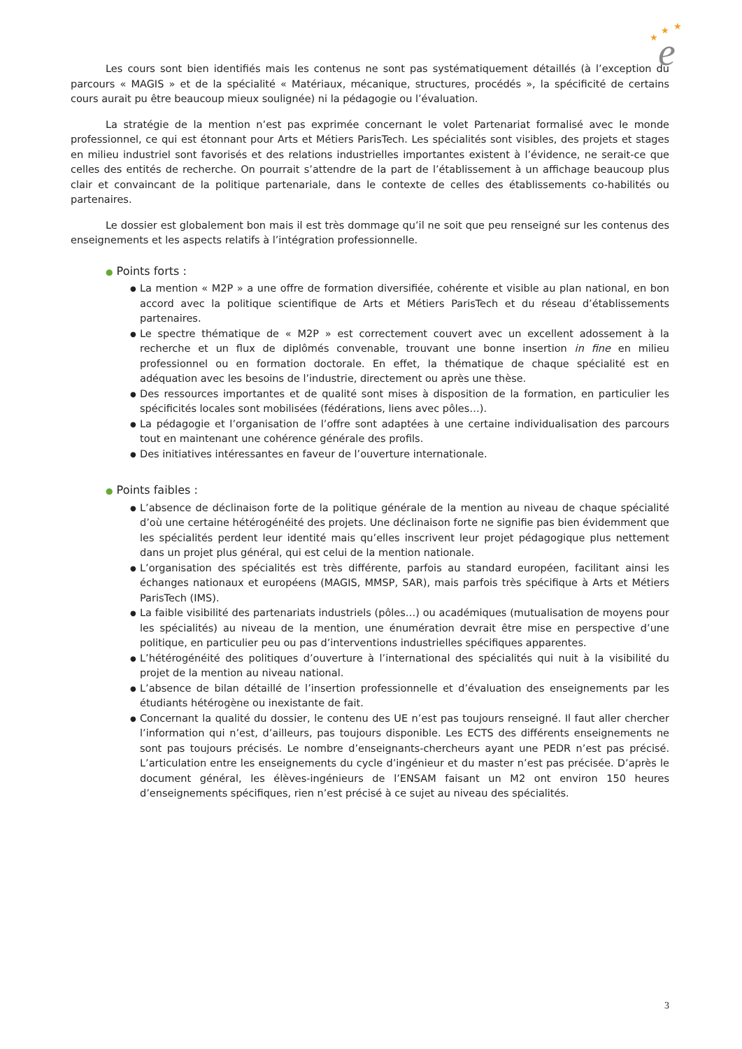★
★
★
e
Les cours sont bien identifiés mais les contenus ne sont pas systématiquement détaillés (à l’exception du parcours « MAGIS » et de la spécialité « Matériaux, mécanique, structures, procédés », la spécificité de certains cours aurait pu être beaucoup mieux soulignée) ni la pédagogie ou l’évaluation.
La stratégie de la mention n’est pas exprimée concernant le volet Partenariat formalisé avec le monde professionnel, ce qui est étonnant pour Arts et Métiers ParisTech. Les spécialités sont visibles, des projets et stages en milieu industriel sont favorisés et des relations industrielles importantes existent à l’évidence, ne serait-ce que celles des entités de recherche. On pourrait s’attendre de la part de l’établissement à un affichage beaucoup plus clair et convaincant de la politique partenariale, dans le contexte de celles des établissements co-habilités ou partenaires.
Le dossier est globalement bon mais il est très dommage qu’il ne soit que peu renseigné sur les contenus des enseignements et les aspects relatifs à l’intégration professionnelle.
● Points forts :
● La mention « M2P » a une offre de formation diversifiée, cohérente et visible au plan national, en bon accord avec la politique scientifique de Arts et Métiers ParisTech et du réseau d’établissements partenaires.
● Le spectre thématique de « M2P » est correctement couvert avec un excellent adossement à la recherche et un flux de diplômés convenable, trouvant une bonne insertion in fine en milieu professionnel ou en formation doctorale. En effet, la thématique de chaque spécialité est en adéquation avec les besoins de l’industrie, directement ou après une thèse.
● Des ressources importantes et de qualité sont mises à disposition de la formation, en particulier les spécificités locales sont mobilisées (fédérations, liens avec pôles…).
● La pédagogie et l’organisation de l’offre sont adaptées à une certaine individualisation des parcours tout en maintenant une cohérence générale des profils.
● Des initiatives intéressantes en faveur de l’ouverture internationale.
● Points faibles :
● L’absence de déclinaison forte de la politique générale de la mention au niveau de chaque spécialité d’où une certaine hétérogénéité des projets. Une déclinaison forte ne signifie pas bien évidemment que les spécialités perdent leur identité mais qu’elles inscrivent leur projet pédagogique plus nettement dans un projet plus général, qui est celui de la mention nationale.
● L’organisation des spécialités est très différente, parfois au standard européen, facilitant ainsi les échanges nationaux et européens (MAGIS, MMSP, SAR), mais parfois très spécifique à Arts et Métiers ParisTech (IMS).
● La faible visibilité des partenariats industriels (pôles…) ou académiques (mutualisation de moyens pour les spécialités) au niveau de la mention, une énumération devrait être mise en perspective d’une politique, en particulier peu ou pas d’interventions industrielles spécifiques apparentes.
● L’hétérogénéité des politiques d’ouverture à l’international des spécialités qui nuit à la visibilité du projet de la mention au niveau national.
● L’absence de bilan détaillé de l’insertion professionnelle et d’évaluation des enseignements par les étudiants hétérogène ou inexistante de fait.
● Concernant la qualité du dossier, le contenu des UE n’est pas toujours renseigné. Il faut aller chercher l’information qui n’est, d’ailleurs, pas toujours disponible. Les ECTS des différents enseignements ne sont pas toujours précisés. Le nombre d’enseignants-chercheurs ayant une PEDR n’est pas précisé. L’articulation entre les enseignements du cycle d’ingénieur et du master n’est pas précisée. D’après le document général, les élèves-ingénieurs de l’ENSAM faisant un M2 ont environ 150 heures d’enseignements spécifiques, rien n’est précisé à ce sujet au niveau des spécialités.
3